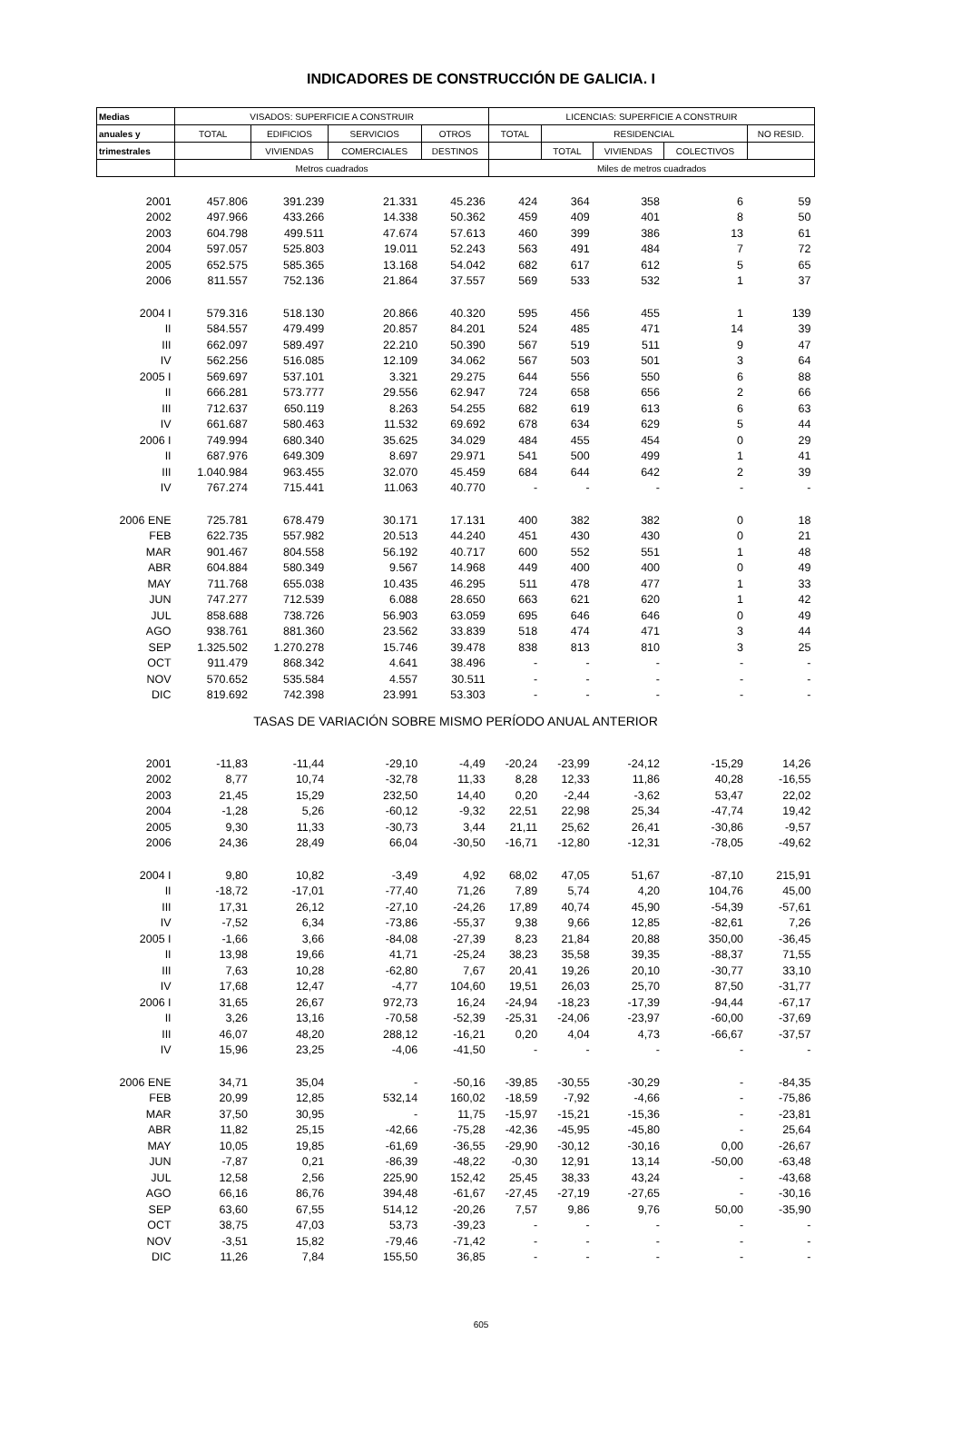INDICADORES DE CONSTRUCCIÓN DE GALICIA. I
| Medias | VISADOS: SUPERFICIE A CONSTRUIR | | | | LICENCIAS: SUPERFICIE A CONSTRUIR | | | | |
| --- | --- | --- | --- | --- | --- | --- | --- | --- | --- |
| anuales y | TOTAL | EDIFICIOS | SERVICIOS | OTROS | TOTAL | RESIDENCIAL | | | NO RESID. |
| trimestrales | | VIVIENDAS | COMERCIALES | DESTINOS | | TOTAL | VIVIENDAS | COLECTIVOS | |
| | Metros cuadrados | | | | Miles de metros cuadrados | | | | |
| 2001 | 457.806 | 391.239 | 21.331 | 45.236 | 424 | 364 | 358 | 6 | 59 |
| 2002 | 497.966 | 433.266 | 14.338 | 50.362 | 459 | 409 | 401 | 8 | 50 |
| 2003 | 604.798 | 499.511 | 47.674 | 57.613 | 460 | 399 | 386 | 13 | 61 |
| 2004 | 597.057 | 525.803 | 19.011 | 52.243 | 563 | 491 | 484 | 7 | 72 |
| 2005 | 652.575 | 585.365 | 13.168 | 54.042 | 682 | 617 | 612 | 5 | 65 |
| 2006 | 811.557 | 752.136 | 21.864 | 37.557 | 569 | 533 | 532 | 1 | 37 |
| 2004 I | 579.316 | 518.130 | 20.866 | 40.320 | 595 | 456 | 455 | 1 | 139 |
| II | 584.557 | 479.499 | 20.857 | 84.201 | 524 | 485 | 471 | 14 | 39 |
| III | 662.097 | 589.497 | 22.210 | 50.390 | 567 | 519 | 511 | 9 | 47 |
| IV | 562.256 | 516.085 | 12.109 | 34.062 | 567 | 503 | 501 | 3 | 64 |
| 2005 I | 569.697 | 537.101 | 3.321 | 29.275 | 644 | 556 | 550 | 6 | 88 |
| II | 666.281 | 573.777 | 29.556 | 62.947 | 724 | 658 | 656 | 2 | 66 |
| III | 712.637 | 650.119 | 8.263 | 54.255 | 682 | 619 | 613 | 6 | 63 |
| IV | 661.687 | 580.463 | 11.532 | 69.692 | 678 | 634 | 629 | 5 | 44 |
| 2006 I | 749.994 | 680.340 | 35.625 | 34.029 | 484 | 455 | 454 | 0 | 29 |
| II | 687.976 | 649.309 | 8.697 | 29.971 | 541 | 500 | 499 | 1 | 41 |
| III | 1.040.984 | 963.455 | 32.070 | 45.459 | 684 | 644 | 642 | 2 | 39 |
| IV | 767.274 | 715.441 | 11.063 | 40.770 | - | - | - | - | - |
| 2006 ENE | 725.781 | 678.479 | 30.171 | 17.131 | 400 | 382 | 382 | 0 | 18 |
| FEB | 622.735 | 557.982 | 20.513 | 44.240 | 451 | 430 | 430 | 0 | 21 |
| MAR | 901.467 | 804.558 | 56.192 | 40.717 | 600 | 552 | 551 | 1 | 48 |
| ABR | 604.884 | 580.349 | 9.567 | 14.968 | 449 | 400 | 400 | 0 | 49 |
| MAY | 711.768 | 655.038 | 10.435 | 46.295 | 511 | 478 | 477 | 1 | 33 |
| JUN | 747.277 | 712.539 | 6.088 | 28.650 | 663 | 621 | 620 | 1 | 42 |
| JUL | 858.688 | 738.726 | 56.903 | 63.059 | 695 | 646 | 646 | 0 | 49 |
| AGO | 938.761 | 881.360 | 23.562 | 33.839 | 518 | 474 | 471 | 3 | 44 |
| SEP | 1.325.502 | 1.270.278 | 15.746 | 39.478 | 838 | 813 | 810 | 3 | 25 |
| OCT | 911.479 | 868.342 | 4.641 | 38.496 | - | - | - | - | - |
| NOV | 570.652 | 535.584 | 4.557 | 30.511 | - | - | - | - | - |
| DIC | 819.692 | 742.398 | 23.991 | 53.303 | - | - | - | - | - |
| TASAS DE VARIACIÓN SOBRE MISMO PERÍODO ANUAL ANTERIOR | | | | | | | | | |
| 2001 | -11,83 | -11,44 | -29,10 | -4,49 | -20,24 | -23,99 | -24,12 | -15,29 | 14,26 |
| 2002 | 8,77 | 10,74 | -32,78 | 11,33 | 8,28 | 12,33 | 11,86 | 40,28 | -16,55 |
| 2003 | 21,45 | 15,29 | 232,50 | 14,40 | 0,20 | -2,44 | -3,62 | 53,47 | 22,02 |
| 2004 | -1,28 | 5,26 | -60,12 | -9,32 | 22,51 | 22,98 | 25,34 | -47,74 | 19,42 |
| 2005 | 9,30 | 11,33 | -30,73 | 3,44 | 21,11 | 25,62 | 26,41 | -30,86 | -9,57 |
| 2006 | 24,36 | 28,49 | 66,04 | -30,50 | -16,71 | -12,80 | -12,31 | -78,05 | -49,62 |
| 2004 I | 9,80 | 10,82 | -3,49 | 4,92 | 68,02 | 47,05 | 51,67 | -87,10 | 215,91 |
| II | -18,72 | -17,01 | -77,40 | 71,26 | 7,89 | 5,74 | 4,20 | 104,76 | 45,00 |
| III | 17,31 | 26,12 | -27,10 | -24,26 | 17,89 | 40,74 | 45,90 | -54,39 | -57,61 |
| IV | -7,52 | 6,34 | -73,86 | -55,37 | 9,38 | 9,66 | 12,85 | -82,61 | 7,26 |
| 2005 I | -1,66 | 3,66 | -84,08 | -27,39 | 8,23 | 21,84 | 20,88 | 350,00 | -36,45 |
| II | 13,98 | 19,66 | 41,71 | -25,24 | 38,23 | 35,58 | 39,35 | -88,37 | 71,55 |
| III | 7,63 | 10,28 | -62,80 | 7,67 | 20,41 | 19,26 | 20,10 | -30,77 | 33,10 |
| IV | 17,68 | 12,47 | -4,77 | 104,60 | 19,51 | 26,03 | 25,70 | 87,50 | -31,77 |
| 2006 I | 31,65 | 26,67 | 972,73 | 16,24 | -24,94 | -18,23 | -17,39 | -94,44 | -67,17 |
| II | 3,26 | 13,16 | -70,58 | -52,39 | -25,31 | -24,06 | -23,97 | -60,00 | -37,69 |
| III | 46,07 | 48,20 | 288,12 | -16,21 | 0,20 | 4,04 | 4,73 | -66,67 | -37,57 |
| IV | 15,96 | 23,25 | -4,06 | -41,50 | - | - | - | - | - |
| 2006 ENE | 34,71 | 35,04 | - | -50,16 | -39,85 | -30,55 | -30,29 | - | -84,35 |
| FEB | 20,99 | 12,85 | 532,14 | 160,02 | -18,59 | -7,92 | -4,66 | - | -75,86 |
| MAR | 37,50 | 30,95 | - | 11,75 | -15,97 | -15,21 | -15,36 | - | -23,81 |
| ABR | 11,82 | 25,15 | -42,66 | -75,28 | -42,36 | -45,95 | -45,80 | - | 25,64 |
| MAY | 10,05 | 19,85 | -61,69 | -36,55 | -29,90 | -30,12 | -30,16 | 0,00 | -26,67 |
| JUN | -7,87 | 0,21 | -86,39 | -48,22 | -0,30 | 12,91 | 13,14 | -50,00 | -63,48 |
| JUL | 12,58 | 2,56 | 225,90 | 152,42 | 25,45 | 38,33 | 43,24 | - | -43,68 |
| AGO | 66,16 | 86,76 | 394,48 | -61,67 | -27,45 | -27,19 | -27,65 | - | -30,16 |
| SEP | 63,60 | 67,55 | 514,12 | -20,26 | 7,57 | 9,86 | 9,76 | 50,00 | -35,90 |
| OCT | 38,75 | 47,03 | 53,73 | -39,23 | - | - | - | - | - |
| NOV | -3,51 | 15,82 | -79,46 | -71,42 | - | - | - | - | - |
| DIC | 11,26 | 7,84 | 155,50 | 36,85 | - | - | - | - | - |
605